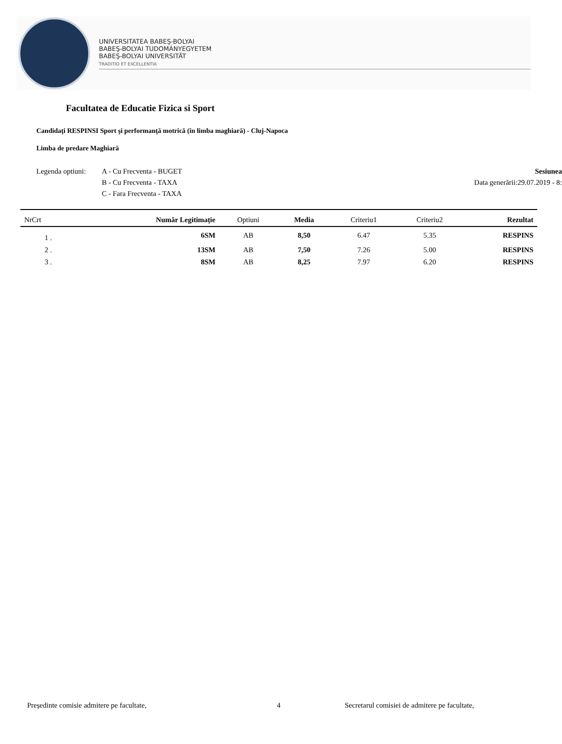UNIVERSITATEA BABEŞ-BOLYAI
BABEŞ-BOLYAI TUDOMÁNYEGYETEM
BABEŞ-BOLYAI UNIVERSITÄT
TRADITIO ET EXCELLENTIA
Facultatea de Educatie Fizica si Sport
Candidaţi RESPINSI Sport şi performanţă motrică (în limba maghiară) - Cluj-Napoca
Limba de predare Maghiară
Legenda optiuni:
A - Cu Frecventa - BUGET
B - Cu Frecventa - TAXA
C - Fara Frecventa - TAXA
Sesiunea
Data generării:29.07.2019 - 8:
| NrCrt | Număr Legitimație | Optiuni | Media | Criteriu1 | Criteriu2 | Rezultat |
| --- | --- | --- | --- | --- | --- | --- |
| 1 . | 6SM | AB | 8,50 | 6.47 | 5.35 | RESPINS |
| 2 . | 13SM | AB | 7,50 | 7.26 | 5.00 | RESPINS |
| 3 . | 8SM | AB | 8,25 | 7.97 | 6.20 | RESPINS |
Președinte comisie admitere pe facultate, 4 Secretarul comisiei de admitere pe facultate,